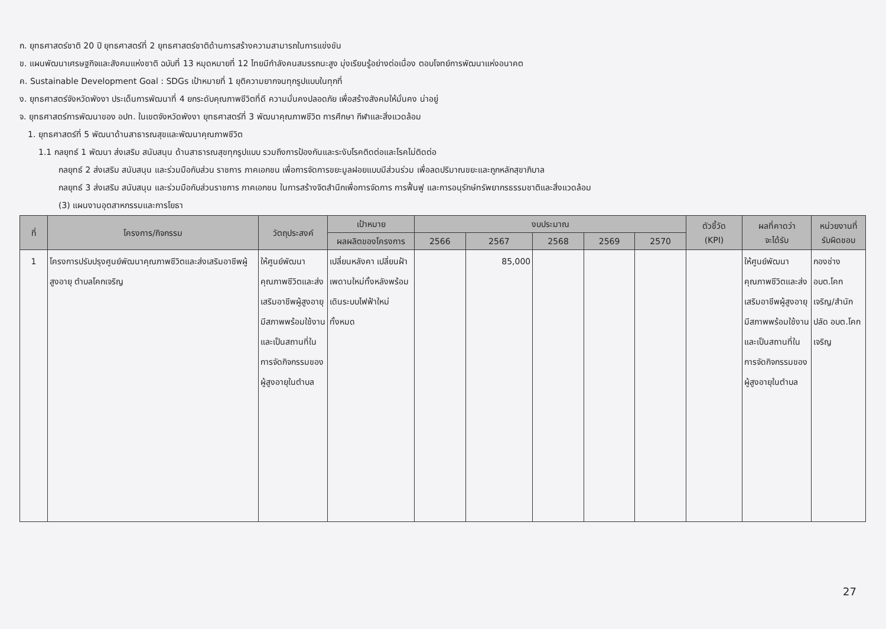ก. ยุทธศาสตร์ชาติ 20 ปี ยุทธศาสตร์ที่ 2 ยุทธศาสตร์ชาติด้านการสร้างความสามารถในการแข่งขัน
ข. แผนพัฒนาเศรษฐกิจและสังคมแห่งชาติ ฉบับที่ 13 หมุดหมายที่ 12 ไทยมีกำลังคนสมรรถนะสูง มุ่งเรียนรู้อย่างต่อเนื่อง ตอบโจทย์การพัฒนาแห่งอนาคต
ค. Sustainable Development Goal : SDGs เป้าหมายที่ 1 ยุติความยากจนทุกรูปแบบในทุกที่
ง. ยุทธศาสตร์จังหวัดพังงา ประเด็นการพัฒนาที่ 4 ยกระดับคุณภาพชีวิตที่ดี ความมั่นคงปลอดภัย เพื่อสร้างสังคมให้มั่นคง น่าอยู่
จ. ยุทธศาสตร์การพัฒนาของ อปท. ในเขตจังหวัดพังงา ยุทธศาสตร์ที่ 3 พัฒนาคุณภาพชีวิต การศึกษา กีฬาและสิ่งแวดล้อม
1. ยุทธศาสตร์ที่ 5 พัฒนาด้านสาธารณสุขและพัฒนาคุณภาพชีวิต
1.1 กลยุทธ์ 1 พัฒนา ส่งเสริม สนับสนุน ด้านสาธารณสุขทุกรูปแบบ รวมถึงการป้องกันและระงับโรคติดต่อและโรคไม่ติดต่อ
กลยุทธ์ 2 ส่งเสริม สนับสนุน และร่วมมือกับส่วน ราชการ ภาคเอกชน เพื่อการจัดการขยะมูลฝอยแบบมีส่วนร่วม เพื่อลดปริมาณขยะและถูกหลักสุขาภิบาล
กลยุทธ์ 3 ส่งเสริม สนับสนุน และร่วมมือกับส่วนราชการ ภาคเอกชน ในการสร้างจิตสำนึกเพื่อการจัดการ การฟื้นฟู และการอนุรักษ์ทรัพยากรธรรมชาติและสิ่งแวดล้อม
(3) แผนงานอุตสาหกรรมและการโยธา
| ที่ | โครงการ/กิจกรรม | วัตถุประสงค์ | เป้าหมาย | งบประมาณ | | | | | ตัวชี้วัด (KPI) | ผลที่คาดว่า จะได้รับ | หน่วยงานที่ รับผิดชอบ |
| --- | --- | --- | --- | --- | --- | --- | --- | --- | --- | --- | --- |
| | | | ผลผลิตของโครงการ | 2566 | 2567 | 2568 | 2569 | 2570 | | | |
| 1 | โครงการปรับปรุงศูนย์พัฒนาคุณภาพชีวิตและส่งเสริมอาชีพผู้สูงอายุ ตำบลโคกเจริญ | ให้ศูนย์พัฒนาคุณภาพชีวิตและส่งเสริมอาชีพผู้สูงอายุ มีสภาพพร้อมใช้งานและเป็นสถานที่ในการจัดกิจกรรมของผู้สูงอายุในตำบล | เปลี่ยนหลังคา เปลี่ยนฝ้าเพดานใหม่ทั้งหลังพร้อมเดินระบบไฟฟ้าใหม่ทั้งหมด | | 85,000 | | | | | ให้ศูนย์พัฒนาคุณภาพชีวิตและส่งเสริมอาชีพผู้สูงอายุ มีสภาพพร้อมใช้งานและเป็นสถานที่ในการจัดกิจกรรมของผู้สูงอายุในตำบล | กองช่าง อบต.โคกเจริญ/สำนักปลัด อบต.โคกเจริญ |
27